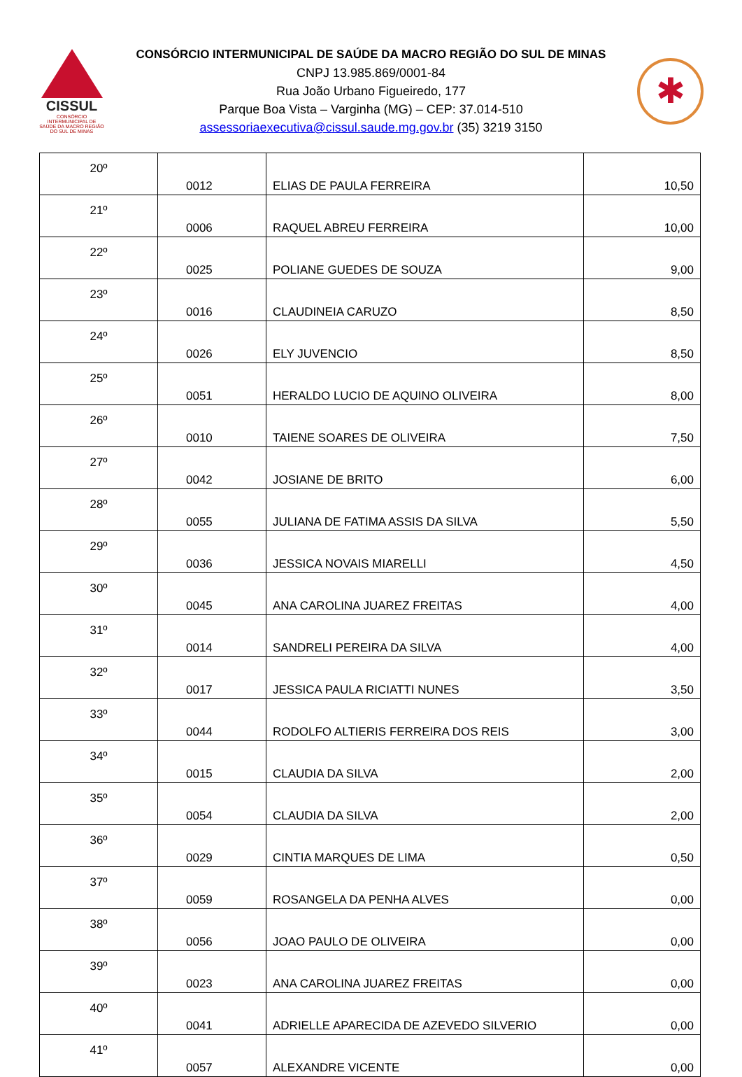CISSUL
CONSÓRCIO INTERMUNICIPAL DE SAÚDE DA MACRO REGIÃO DO SUL DE MINAS
CONSÓRCIO INTERMUNICIPAL DE SAÚDE DA MACRO REGIÃO DO SUL DE MINAS
CNPJ 13.985.869/0001-84
Rua João Urbano Figueiredo, 177
Parque Boa Vista – Varginha (MG) – CEP: 37.014-510
assessoriaexecutiva@cissul.saude.mg.gov.br (35) 3219 3150
✱
| 20º | 0012 | ELIAS DE PAULA FERREIRA | 10,50 |
| 21º | 0006 | RAQUEL ABREU FERREIRA | 10,00 |
| 22º | 0025 | POLIANE GUEDES DE SOUZA | 9,00 |
| 23º | 0016 | CLAUDINEIA CARUZO | 8,50 |
| 24º | 0026 | ELY JUVENCIO | 8,50 |
| 25º | 0051 | HERALDO LUCIO DE AQUINO OLIVEIRA | 8,00 |
| 26º | 0010 | TAIENE SOARES DE OLIVEIRA | 7,50 |
| 27º | 0042 | JOSIANE DE BRITO | 6,00 |
| 28º | 0055 | JULIANA DE FATIMA ASSIS DA SILVA | 5,50 |
| 29º | 0036 | JESSICA NOVAIS MIARELLI | 4,50 |
| 30º | 0045 | ANA CAROLINA JUAREZ FREITAS | 4,00 |
| 31º | 0014 | SANDRELI PEREIRA DA SILVA | 4,00 |
| 32º | 0017 | JESSICA PAULA RICIATTI NUNES | 3,50 |
| 33º | 0044 | RODOLFO ALTIERIS FERREIRA DOS REIS | 3,00 |
| 34º | 0015 | CLAUDIA DA SILVA | 2,00 |
| 35º | 0054 | CLAUDIA DA SILVA | 2,00 |
| 36º | 0029 | CINTIA MARQUES DE LIMA | 0,50 |
| 37º | 0059 | ROSANGELA DA PENHA ALVES | 0,00 |
| 38º | 0056 | JOAO PAULO DE OLIVEIRA | 0,00 |
| 39º | 0023 | ANA CAROLINA JUAREZ FREITAS | 0,00 |
| 40º | 0041 | ADRIELLE APARECIDA DE AZEVEDO SILVERIO | 0,00 |
| 41º | 0057 | ALEXANDRE VICENTE | 0,00 |